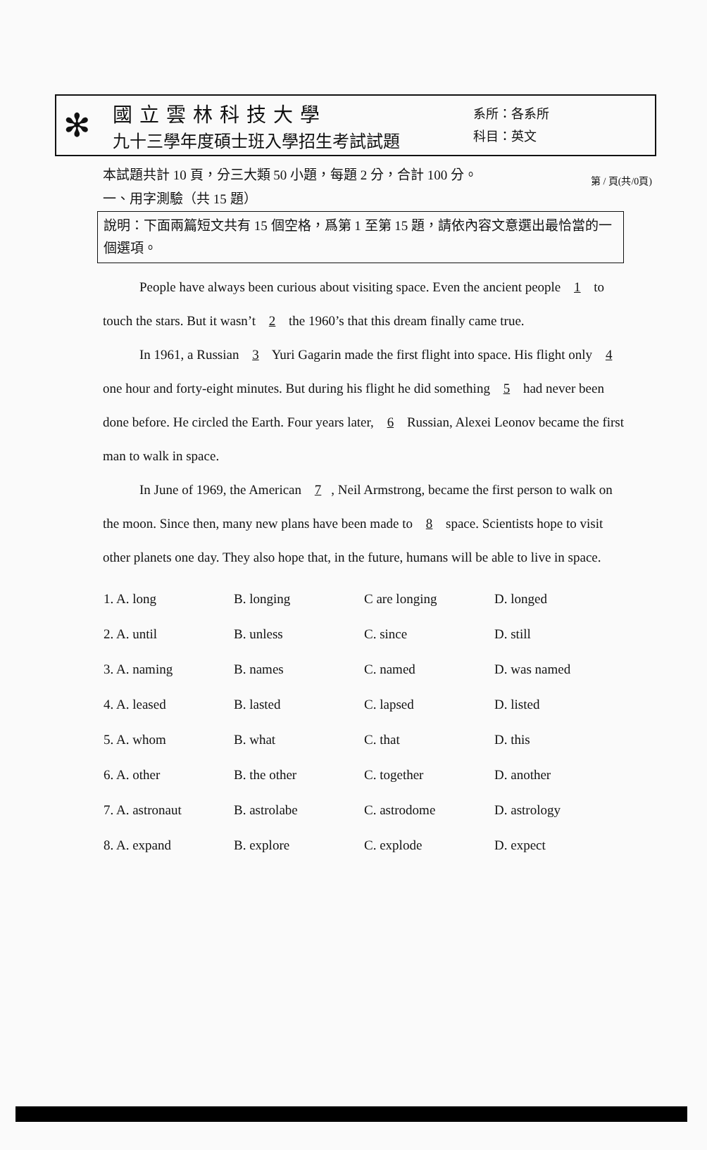第 / 頁(共/0頁)
✻
國立雲林科技大學
九十三學年度碩士班入學招生考試試題
系所：各系所
科目：英文
本試題共計 10 頁，分三大類 50 小題，每題 2 分，合計 100 分。
一、用字測驗（共 15 題）
說明：下面兩篇短文共有 15 個空格，爲第 1 至第 15 題，請依內容文意選出最恰當的一個選項。
People have always been curious about visiting space. Even the ancient people 1 to touch the stars. But it wasn’t 2 the 1960’s that this dream finally came true.
In 1961, a Russian 3 Yuri Gagarin made the first flight into space. His flight only 4 one hour and forty-eight minutes. But during his flight he did something 5 had never been done before. He circled the Earth. Four years later, 6 Russian, Alexei Leonov became the first man to walk in space.
In June of 1969, the American 7, Neil Armstrong, became the first person to walk on the moon. Since then, many new plans have been made to 8 space. Scientists hope to visit other planets one day. They also hope that, in the future, humans will be able to live in space.
| 1. A. long | B. longing | C are longing | D. longed |
| 2. A. until | B. unless | C. since | D. still |
| 3. A. naming | B. names | C. named | D. was named |
| 4. A. leased | B. lasted | C. lapsed | D. listed |
| 5. A. whom | B. what | C. that | D. this |
| 6. A. other | B. the other | C. together | D. another |
| 7. A. astronaut | B. astrolabe | C. astrodome | D. astrology |
| 8. A. expand | B. explore | C. explode | D. expect |